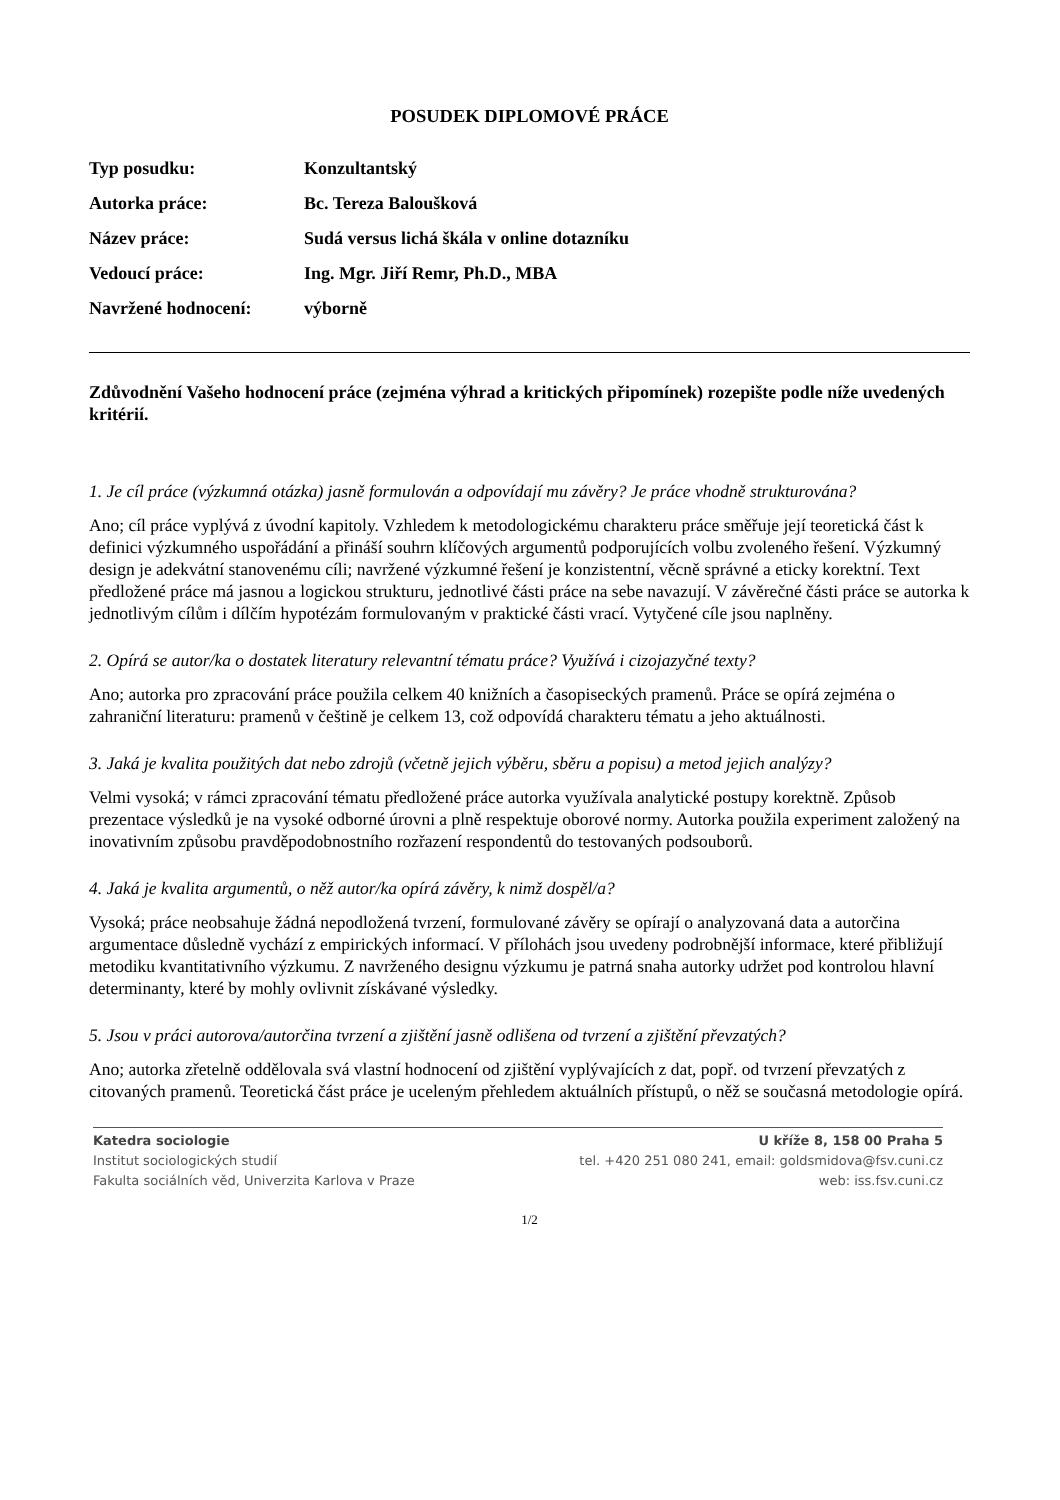POSUDEK DIPLOMOVÉ PRÁCE
Typ posudku: Konzultantský
Autorka práce: Bc. Tereza Baloušková
Název práce: Sudá versus lichá škála v online dotazníku
Vedoucí práce: Ing. Mgr. Jiří Remr, Ph.D., MBA
Navržené hodnocení: výborně
Zdůvodnění Vašeho hodnocení práce (zejména výhrad a kritických připomínek) rozepište podle níže uvedených kritérií.
1. Je cíl práce (výzkumná otázka) jasně formulován a odpovídají mu závěry? Je práce vhodně strukturována?
Ano; cíl práce vyplývá z úvodní kapitoly. Vzhledem k metodologickému charakteru práce směřuje její teoretická část k definici výzkumného uspořádání a přináší souhrn klíčových argumentů podporujících volbu zvoleného řešení. Výzkumný design je adekvátní stanovenému cíli; navržené výzkumné řešení je konzistentní, věcně správné a eticky korektní. Text předložené práce má jasnou a logickou strukturu, jednotlivé části práce na sebe navazují. V závěrečné části práce se autorka k jednotlivým cílům i dílčím hypotézám formulovaným v praktické části vrací. Vytyčené cíle jsou naplněny.
2. Opírá se autor/ka o dostatek literatury relevantní tématu práce? Využívá i cizojazyčné texty?
Ano; autorka pro zpracování práce použila celkem 40 knižních a časopiseckých pramenů. Práce se opírá zejména o zahraniční literaturu: pramenů v češtině je celkem 13, což odpovídá charakteru tématu a jeho aktuálnosti.
3. Jaká je kvalita použitých dat nebo zdrojů (včetně jejich výběru, sběru a popisu) a metod jejich analýzy?
Velmi vysoká; v rámci zpracování tématu předložené práce autorka využívala analytické postupy korektně. Způsob prezentace výsledků je na vysoké odborné úrovni a plně respektuje oborové normy. Autorka použila experiment založený na inovativním způsobu pravděpodobnostního rozřazení respondentů do testovaných podsouborů.
4. Jaká je kvalita argumentů, o něž autor/ka opírá závěry, k nimž dospěl/a?
Vysoká; práce neobsahuje žádná nepodložená tvrzení, formulované závěry se opírají o analyzovaná data a autorčina argumentace důsledně vychází z empirických informací. V přílohách jsou uvedeny podrobnější informace, které přibližují metodiku kvantitativního výzkumu. Z navrženého designu výzkumu je patrná snaha autorky udržet pod kontrolou hlavní determinanty, které by mohly ovlivnit získávané výsledky.
5. Jsou v práci autorova/autorčina tvrzení a zjištění jasně odlišena od tvrzení a zjištění převzatých?
Ano; autorka zřetelně oddělovala svá vlastní hodnocení od zjištění vyplývajících z dat, popř. od tvrzení převzatých z citovaných pramenů. Teoretická část práce je uceleným přehledem aktuálních přístupů, o něž se současná metodologie opírá.
Katedra sociologie
Institut sociologických studií
Fakulta sociálních věd, Univerzita Karlova v Praze
U kříže 8, 158 00 Praha 5
tel. +420 251 080 241, email: goldsmidova@fsv.cuni.cz
web: iss.fsv.cuni.cz
1/2